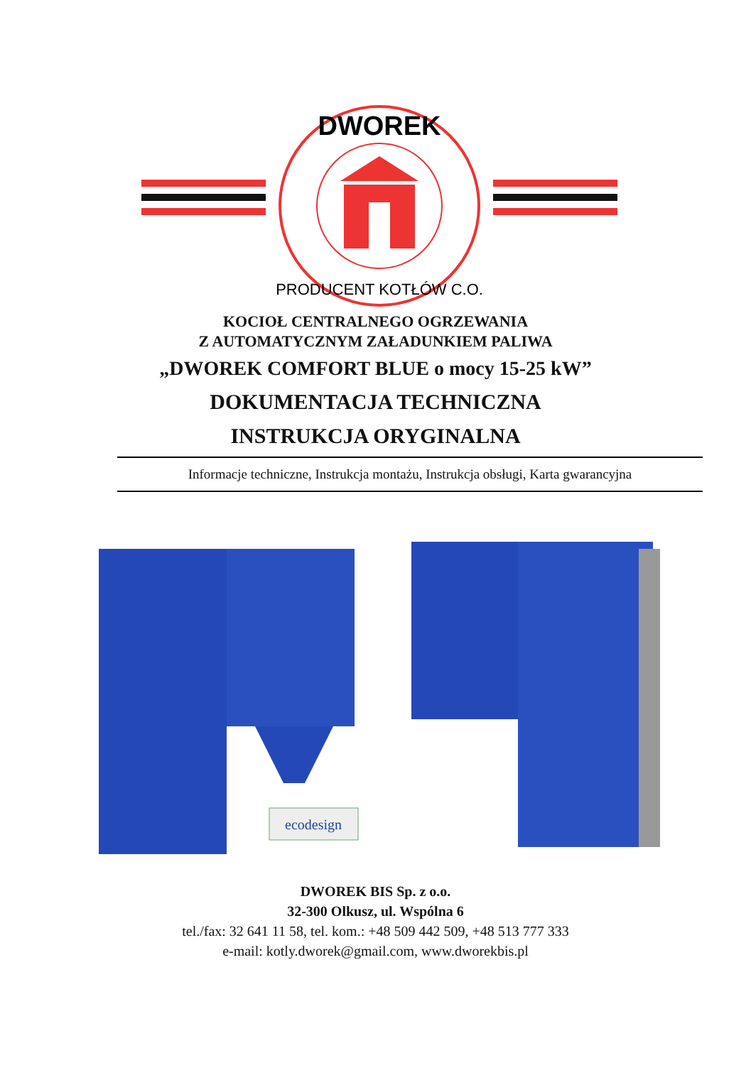DWOREK
PRODUCENT KOTŁÓW C.O.
KOCIOŁ CENTRALNEGO OGRZEWANIA
Z AUTOMATYCZNYM ZAŁADUNKIEM PALIWA
„DWOREK COMFORT BLUE o mocy 15-25 kW”
DOKUMENTACJA TECHNICZNA
INSTRUKCJA ORYGINALNA
Informacje techniczne, Instrukcja montażu, Instrukcja obsługi, Karta gwarancyjna
ecodesign
DWOREK BIS Sp. z o.o.
32-300 Olkusz, ul. Wspólna 6
tel./fax: 32 641 11 58, tel. kom.: +48 509 442 509, +48 513 777 333
e-mail: kotly.dworek@gmail.com, www.dworekbis.pl